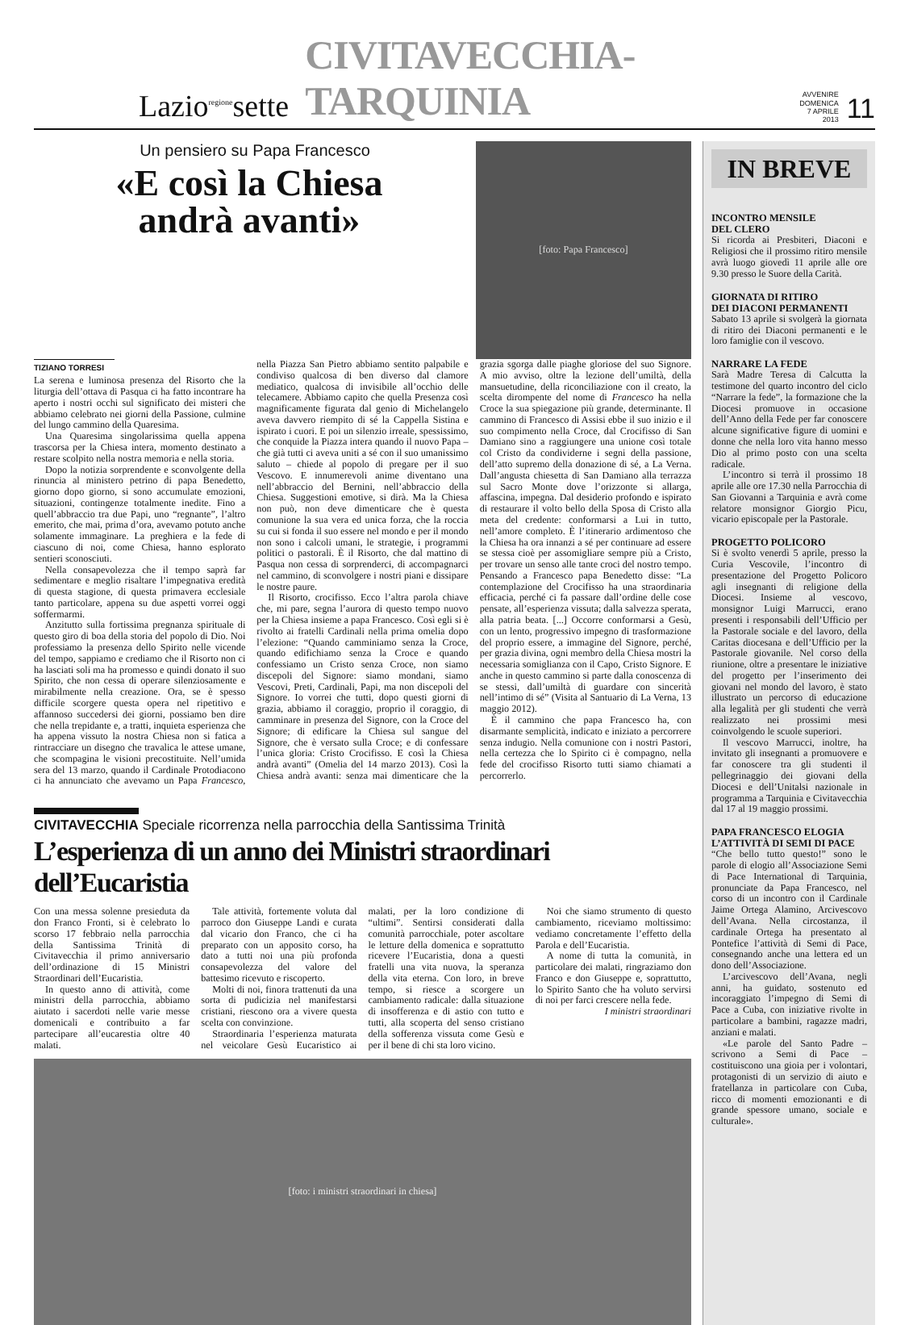Lazio<sup>regione</sup>sette CIVITAVECCHIA-TARQUINIA AVVENIRE
DOMENICA
7 APRILE 2013 11
Un pensiero su Papa Francesco
«E così la Chiesa
andrà avanti»
[foto: Papa Francesco]
TIZIANO TORRESI
La serena e luminosa presenza del Risorto che la liturgia dell’ottava di Pasqua ci ha fatto incontrare ha aperto i nostri occhi sul significato dei misteri che abbiamo celebrato nei giorni della Passione, culmine del lungo cammino della Quaresima.
Una Quaresima singolarissima quella appena trascorsa per la Chiesa intera, momento destinato a restare scolpito nella nostra memoria e nella storia.
Dopo la notizia sorprendente e sconvolgente della rinuncia al ministero petrino di papa Benedetto, giorno dopo giorno, si sono accumulate emozioni, situazioni, contingenze totalmente inedite. Fino a quell’abbraccio tra due Papi, uno “regnante”, l’altro emerito, che mai, prima d’ora, avevamo potuto anche solamente immaginare. La preghiera e la fede di ciascuno di noi, come Chiesa, hanno esplorato sentieri sconosciuti.
Nella consapevolezza che il tempo saprà far sedimentare e meglio risaltare l’impegnativa eredità di questa stagione, di questa primavera ecclesiale tanto particolare, appena su due aspetti vorrei oggi soffermarmi.
Anzitutto sulla fortissima pregnanza spirituale di questo giro di boa della storia del popolo di Dio. Noi professiamo la presenza dello Spirito nelle vicende del tempo, sappiamo e crediamo che il Risorto non ci ha lasciati soli ma ha promesso e quindi donato il suo Spirito, che non cessa di operare silenziosamente e mirabilmente nella creazione. Ora, se è spesso difficile scorgere questa opera nel ripetitivo e affannoso succedersi dei giorni, possiamo ben dire che nella trepidante e, a tratti, inquieta esperienza che ha appena vissuto la nostra Chiesa non si fatica a rintracciare un disegno che travalica le attese umane, che scompagina le visioni precostituite. Nell’umida sera del 13 marzo, quando il Cardinale Protodiacono ci ha annunciato che avevamo un Papa Francesco, nella Piazza San Pietro abbiamo sentito palpabile e condiviso qualcosa di ben diverso dal clamore mediatico, qualcosa di invisibile all’occhio delle telecamere. Abbiamo capito che quella Presenza così magnificamente figurata dal genio di Michelangelo aveva davvero riempito di sé la Cappella Sistina e ispirato i cuori. E poi un silenzio irreale, spessissimo, che conquide la Piazza intera quando il nuovo Papa – che già tutti ci aveva uniti a sé con il suo umanissimo saluto – chiede al popolo di pregare per il suo Vescovo. E innumerevoli anime diventano una nell’abbraccio del Bernini, nell’abbraccio della Chiesa. Suggestioni emotive, si dirà. Ma la Chiesa non può, non deve dimenticare che è questa comunione la sua vera ed unica forza, che la roccia su cui si fonda il suo essere nel mondo e per il mondo non sono i calcoli umani, le strategie, i programmi politici o pastorali. È il Risorto, che dal mattino di Pasqua non cessa di sorprenderci, di accompagnarci nel cammino, di sconvolgere i nostri piani e dissipare le nostre paure.
Il Risorto, crocifisso. Ecco l’altra parola chiave che, mi pare, segna l’aurora di questo tempo nuovo per la Chiesa insieme a papa Francesco. Così egli si è rivolto ai fratelli Cardinali nella prima omelia dopo l’elezione: “Quando camminiamo senza la Croce, quando edifichiamo senza la Croce e quando confessiamo un Cristo senza Croce, non siamo discepoli del Signore: siamo mondani, siamo Vescovi, Preti, Cardinali, Papi, ma non discepoli del Signore. Io vorrei che tutti, dopo questi giorni di grazia, abbiamo il coraggio, proprio il coraggio, di camminare in presenza del Signore, con la Croce del Signore; di edificare la Chiesa sul sangue del Signore, che è versato sulla Croce; e di confessare l’unica gloria: Cristo Crocifisso. E così la Chiesa andrà avanti” (Omelia del 14 marzo 2013). Così la Chiesa andrà avanti: senza mai dimenticare che la grazia sgorga dalle piaghe gloriose del suo Signore. A mio avviso, oltre la lezione dell’umiltà, della mansuetudine, della riconciliazione con il creato, la scelta dirompente del nome di Francesco ha nella Croce la sua spiegazione più grande, determinante. Il cammino di Francesco di Assisi ebbe il suo inizio e il suo compimento nella Croce, dal Crocifisso di San Damiano sino a raggiungere una unione così totale col Cristo da condividerne i segni della passione, dell’atto supremo della donazione di sé, a La Verna. Dall’angusta chiesetta di San Damiano alla terrazza sul Sacro Monte dove l’orizzonte si allarga, affascina, impegna. Dal desiderio profondo e ispirato di restaurare il volto bello della Sposa di Cristo alla meta del credente: conformarsi a Lui in tutto, nell’amore completo. È l’itinerario ardimentoso che la Chiesa ha ora innanzi a sé per continuare ad essere se stessa cioè per assomigliare sempre più a Cristo, per trovare un senso alle tante croci del nostro tempo. Pensando a Francesco papa Benedetto disse: “La contemplazione del Crocifisso ha una straordinaria efficacia, perché ci fa passare dall’ordine delle cose pensate, all’esperienza vissuta; dalla salvezza sperata, alla patria beata. [...] Occorre conformarsi a Gesù, con un lento, progressivo impegno di trasformazione del proprio essere, a immagine del Signore, perché, per grazia divina, ogni membro della Chiesa mostri la necessaria somiglianza con il Capo, Cristo Signore. E anche in questo cammino si parte dalla conoscenza di se stessi, dall’umiltà di guardare con sincerità nell’intimo di sé” (Visita al Santuario di La Verna, 13 maggio 2012).
È il cammino che papa Francesco ha, con disarmante semplicità, indicato e iniziato a percorrere senza indugio. Nella comunione con i nostri Pastori, nella certezza che lo Spirito ci è compagno, nella fede del crocifisso Risorto tutti siamo chiamati a percorrerlo.
CIVITAVECCHIA Speciale ricorrenza nella parrocchia della Santissima Trinità
L’esperienza di un anno dei Ministri straordinari dell’Eucaristia
Con una messa solenne presieduta da don Franco Fronti, si è celebrato lo scorso 17 febbraio nella parrocchia della Santissima Trinità di Civitavecchia il primo anniversario dell’ordinazione di 15 Ministri Straordinari dell’Eucaristia.
In questo anno di attività, come ministri della parrocchia, abbiamo aiutato i sacerdoti nelle varie messe domenicali e contribuito a far partecipare all’eucarestia oltre 40 malati.
Tale attività, fortemente voluta dal parroco don Giuseppe Landi e curata dal vicario don Franco, che ci ha preparato con un apposito corso, ha dato a tutti noi una più profonda consapevolezza del valore del battesimo ricevuto e riscoperto.
Molti di noi, finora trattenuti da una sorta di pudicizia nel manifestarsi cristiani, riescono ora a vivere questa scelta con convinzione.
Straordinaria l’esperienza maturata nel veicolare Gesù Eucaristico ai malati, per la loro condizione di “ultimi”. Sentirsi considerati dalla comunità parrocchiale, poter ascoltare le letture della domenica e soprattutto ricevere l’Eucaristia, dona a questi fratelli una vita nuova, la speranza della vita eterna. Con loro, in breve tempo, si riesce a scorgere un cambiamento radicale: dalla situazione di insofferenza e di astio con tutto e tutti, alla scoperta del senso cristiano della sofferenza vissuta come Gesù e per il bene di chi sta loro vicino.
Noi che siamo strumento di questo cambiamento, riceviamo moltissimo: vediamo concretamente l’effetto della Parola e dell’Eucaristia.
A nome di tutta la comunità, in particolare dei malati, ringraziamo don Franco e don Giuseppe e, soprattutto, lo Spirito Santo che ha voluto servirsi di noi per farci crescere nella fede.
I ministri straordinari
[foto: i ministri straordinari in chiesa]
IN BREVE
INCONTRO MENSILE
DEL CLERO
Si ricorda ai Presbiteri, Diaconi e Religiosi che il prossimo ritiro mensile avrà luogo giovedì 11 aprile alle ore 9.30 presso le Suore della Carità.
GIORNATA DI RITIRO
DEI DIACONI PERMANENTI
Sabato 13 aprile si svolgerà la giornata di ritiro dei Diaconi permanenti e le loro famiglie con il vescovo.
NARRARE LA FEDE
Sarà Madre Teresa di Calcutta la testimone del quarto incontro del ciclo “Narrare la fede”, la formazione che la Diocesi promuove in occasione dell’Anno della Fede per far conoscere alcune significative figure di uomini e donne che nella loro vita hanno messo Dio al primo posto con una scelta radicale.
L’incontro si terrà il prossimo 18 aprile alle ore 17.30 nella Parrocchia di San Giovanni a Tarquinia e avrà come relatore monsignor Giorgio Picu, vicario episcopale per la Pastorale.
PROGETTO POLICORO
Si è svolto venerdì 5 aprile, presso la Curia Vescovile, l’incontro di presentazione del Progetto Policoro agli insegnanti di religione della Diocesi. Insieme al vescovo, monsignor Luigi Marrucci, erano presenti i responsabili dell’Ufficio per la Pastorale sociale e del lavoro, della Caritas diocesana e dell’Ufficio per la Pastorale giovanile. Nel corso della riunione, oltre a presentare le iniziative del progetto per l’inserimento dei giovani nel mondo del lavoro, è stato illustrato un percorso di educazione alla legalità per gli studenti che verrà realizzato nei prossimi mesi coinvolgendo le scuole superiori.
Il vescovo Marrucci, inoltre, ha invitato gli insegnanti a promuovere e far conoscere tra gli studenti il pellegrinaggio dei giovani della Diocesi e dell’Unitalsi nazionale in programma a Tarquinia e Civitavecchia dal 17 al 19 maggio prossimi.
PAPA FRANCESCO ELOGIA
L’ATTIVITÀ DI SEMI DI PACE
“Che bello tutto questo!” sono le parole di elogio all’Associazione Semi di Pace International di Tarquinia, pronunciate da Papa Francesco, nel corso di un incontro con il Cardinale Jaime Ortega Alamino, Arcivescovo dell’Avana. Nella circostanza, il cardinale Ortega ha presentato al Pontefice l’attività di Semi di Pace, consegnando anche una lettera ed un dono dell’Associazione.
L’arcivescovo dell’Avana, negli anni, ha guidato, sostenuto ed incoraggiato l’impegno di Semi di Pace a Cuba, con iniziative rivolte in particolare a bambini, ragazze madri, anziani e malati.
«Le parole del Santo Padre – scrivono a Semi di Pace – costituiscono una gioia per i volontari, protagonisti di un servizio di aiuto e fratellanza in particolare con Cuba, ricco di momenti emozionanti e di grande spessore umano, sociale e culturale».